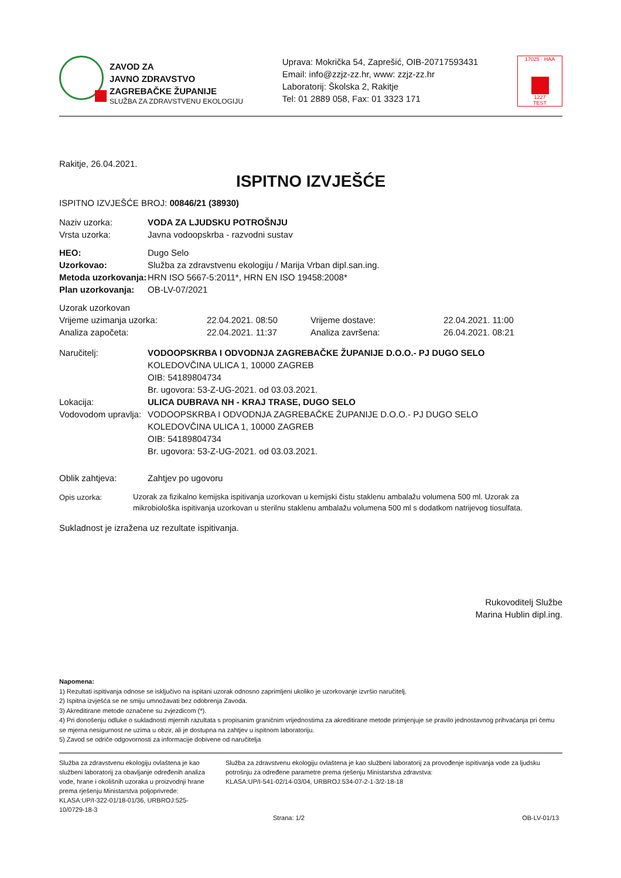ZAVOD ZA
JAVNO ZDRAVSTVO
ZAGREBAČKE ŽUPANIJE
SLUŽBA ZA ZDRAVSTVENU EKOLOGIJU
Uprava: Mokrička 54, Zaprešić, OIB-20717593431
Email: info@zzjz-zz.hr, www: zzjz-zz.hr
Laboratorij: Školska 2, Rakitje
Tel: 01 2889 058, Fax: 01 3323 171
17025 · HAA
1227
TEST
Rakitje, 26.04.2021.
ISPITNO IZVJEŠĆE
ISPITNO IZVJEŠĆE BROJ: 00846/21 (38930)
| Naziv uzorka: | VODA ZA LJUDSKU POTROŠNJU |
| Vrsta uzorka: | Javna vodoopskrba - razvodni sustav |
| HEO: | Dugo Selo |
| Uzorkovao: | Služba za zdravstvenu ekologiju / Marija Vrban dipl.san.ing. |
| Metoda uzorkovanja: | HRN ISO 5667-5:2011*, HRN EN ISO 19458:2008* |
| Plan uzorkovanja: | OB-LV-07/2021 |
| Uzorak uzorkovan | | | |
| Vrijeme uzimanja uzorka: | 22.04.2021. 08:50 | Vrijeme dostave: | 22.04.2021. 11:00 |
| Analiza započeta: | 22.04.2021. 11:37 | Analiza završena: | 26.04.2021. 08:21 |
| Naručitelj: | VODOOPSKRBA I ODVODNJA ZAGREBAČKE ŽUPANIJE D.O.O.- PJ DUGO SELO KOLEDOVČINA ULICA 1, 10000 ZAGREB OIB: 54189804734 Br. ugovora: 53-Z-UG-2021. od 03.03.2021. |
| Lokacija: | ULICA DUBRAVA NH - KRAJ TRASE, DUGO SELO |
| Vodovodom upravlja: | VODOOPSKRBA I ODVODNJA ZAGREBAČKE ŽUPANIJE D.O.O.- PJ DUGO SELO KOLEDOVČINA ULICA 1, 10000 ZAGREB OIB: 54189804734 Br. ugovora: 53-Z-UG-2021. od 03.03.2021. |
| Oblik zahtjeva: | Zahtjev po ugovoru |
| Opis uzorka: | Uzorak za fizikalno kemijska ispitivanja uzorkovan u kemijski čistu staklenu ambalažu volumena 500 ml. Uzorak za mikrobiološka ispitivanja uzorkovan u sterilnu staklenu ambalažu volumena 500 ml s dodatkom natrijevog tiosulfata. |
Sukladnost je izražena uz rezultate ispitivanja.
Rukovoditelj Službe
Marina Hublin dipl.ing.
Napomena:
1) Rezultati ispitivanja odnose se isključivo na ispitani uzorak odnosno zaprimljeni ukoliko je uzorkovanje izvršio naručitelj.
2) Ispitna izvješća se ne smiju umnožavati bez odobrenja Zavoda.
3) Akreditirane metode označene su zvjezdicom (*).
4) Pri donošenju odluke o sukladnosti mjernih razultata s propisanim graničnim vrijednostima za akreditirane metode primjenjuje se pravilo jednostavnog prihvaćanja pri čemu se mjerna nesigurnost ne uzima u obzir, ali je dostupna na zahtjev u ispitnom laboratoriju.
5) Zavod se odriče odgovornosti za informacije dobivene od naručitelja
Služba za zdravstvenu ekologiju ovlaštena je kao službeni laboratorij za obavljanje određenih analiza vode, hrane i okolišnih uzoraka u proizvodnji hrane prema rješenju Ministarstva poljoprivrede:
KLASA:UP/I-322-01/18-01/36, URBROJ:525-10/0729-18-3
Služba za zdravstvenu ekologiju ovlaštena je kao službeni laboratorij za provođenje ispitivanja vode za ljudsku potrošnju za određene parametre prema rješenju Ministarstva zdravstva:
KLASA:UP/I-541-02/14-03/04, URBROJ:534-07-2-1-3/2-18-18
Strana: 1/2 OB-LV-01/13